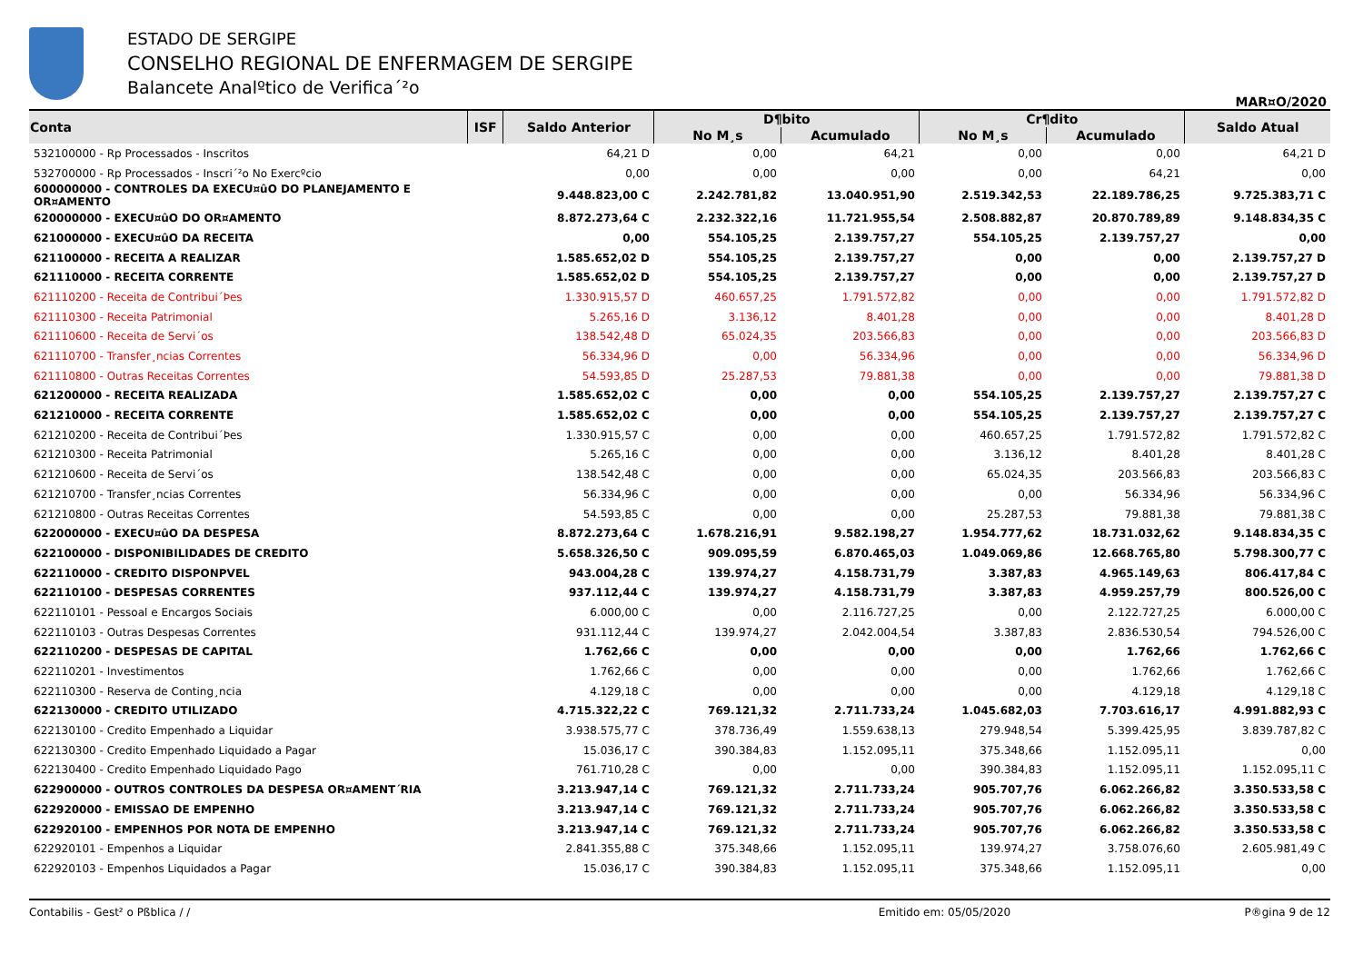ESTADO DE SERGIPE
CONSELHO REGIONAL DE ENFERMAGEM DE SERGIPE
Balancete Analºtico de Verifica´²o
MAR¤O/2020
| Conta | ISF | Saldo Anterior | D¶bito | | Cr¶dito | | Saldo Atual |
| --- | --- | --- | --- | --- | --- | --- | --- |
| | | | No M¸s | Acumulado | No M¸s | Acumulado | |
| 532100000 - Rp Processados - Inscritos | | 64,21 D | 0,00 | 64,21 | 0,00 | 0,00 | 64,21 D |
| 532700000 - Rp Processados - Inscri´²o No Exercºcio | | 0,00 | 0,00 | 0,00 | 0,00 | 64,21 | 0,00 |
| 600000000 - CONTROLES DA EXECU¤ûO DO PLANEJAMENTO E OR¤AMENTO | | 9.448.823,00 C | 2.242.781,82 | 13.040.951,90 | 2.519.342,53 | 22.189.786,25 | 9.725.383,71 C |
| 620000000 - EXECU¤ûO DO OR¤AMENTO | | 8.872.273,64 C | 2.232.322,16 | 11.721.955,54 | 2.508.882,87 | 20.870.789,89 | 9.148.834,35 C |
| 621000000 - EXECU¤ûO DA RECEITA | | 0,00 | 554.105,25 | 2.139.757,27 | 554.105,25 | 2.139.757,27 | 0,00 |
| 621100000 - RECEITA A REALIZAR | | 1.585.652,02 D | 554.105,25 | 2.139.757,27 | 0,00 | 0,00 | 2.139.757,27 D |
| 621110000 - RECEITA CORRENTE | | 1.585.652,02 D | 554.105,25 | 2.139.757,27 | 0,00 | 0,00 | 2.139.757,27 D |
| 621110200 - Receita de Contribui´Þes | | 1.330.915,57 D | 460.657,25 | 1.791.572,82 | 0,00 | 0,00 | 1.791.572,82 D |
| 621110300 - Receita Patrimonial | | 5.265,16 D | 3.136,12 | 8.401,28 | 0,00 | 0,00 | 8.401,28 D |
| 621110600 - Receita de Servi´os | | 138.542,48 D | 65.024,35 | 203.566,83 | 0,00 | 0,00 | 203.566,83 D |
| 621110700 - Transfer¸ncias Correntes | | 56.334,96 D | 0,00 | 56.334,96 | 0,00 | 0,00 | 56.334,96 D |
| 621110800 - Outras Receitas Correntes | | 54.593,85 D | 25.287,53 | 79.881,38 | 0,00 | 0,00 | 79.881,38 D |
| 621200000 - RECEITA REALIZADA | | 1.585.652,02 C | 0,00 | 0,00 | 554.105,25 | 2.139.757,27 | 2.139.757,27 C |
| 621210000 - RECEITA CORRENTE | | 1.585.652,02 C | 0,00 | 0,00 | 554.105,25 | 2.139.757,27 | 2.139.757,27 C |
| 621210200 - Receita de Contribui´Þes | | 1.330.915,57 C | 0,00 | 0,00 | 460.657,25 | 1.791.572,82 | 1.791.572,82 C |
| 621210300 - Receita Patrimonial | | 5.265,16 C | 0,00 | 0,00 | 3.136,12 | 8.401,28 | 8.401,28 C |
| 621210600 - Receita de Servi´os | | 138.542,48 C | 0,00 | 0,00 | 65.024,35 | 203.566,83 | 203.566,83 C |
| 621210700 - Transfer¸ncias Correntes | | 56.334,96 C | 0,00 | 0,00 | 0,00 | 56.334,96 | 56.334,96 C |
| 621210800 - Outras Receitas Correntes | | 54.593,85 C | 0,00 | 0,00 | 25.287,53 | 79.881,38 | 79.881,38 C |
| 622000000 - EXECU¤ûO DA DESPESA | | 8.872.273,64 C | 1.678.216,91 | 9.582.198,27 | 1.954.777,62 | 18.731.032,62 | 9.148.834,35 C |
| 622100000 - DISPONIBILIDADES DE CREDITO | | 5.658.326,50 C | 909.095,59 | 6.870.465,03 | 1.049.069,86 | 12.668.765,80 | 5.798.300,77 C |
| 622110000 - CREDITO DISPONPVEL | | 943.004,28 C | 139.974,27 | 4.158.731,79 | 3.387,83 | 4.965.149,63 | 806.417,84 C |
| 622110100 - DESPESAS CORRENTES | | 937.112,44 C | 139.974,27 | 4.158.731,79 | 3.387,83 | 4.959.257,79 | 800.526,00 C |
| 622110101 - Pessoal e Encargos Sociais | | 6.000,00 C | 0,00 | 2.116.727,25 | 0,00 | 2.122.727,25 | 6.000,00 C |
| 622110103 - Outras Despesas Correntes | | 931.112,44 C | 139.974,27 | 2.042.004,54 | 3.387,83 | 2.836.530,54 | 794.526,00 C |
| 622110200 - DESPESAS DE CAPITAL | | 1.762,66 C | 0,00 | 0,00 | 0,00 | 1.762,66 | 1.762,66 C |
| 622110201 - Investimentos | | 1.762,66 C | 0,00 | 0,00 | 0,00 | 1.762,66 | 1.762,66 C |
| 622110300 - Reserva de Conting¸ncia | | 4.129,18 C | 0,00 | 0,00 | 0,00 | 4.129,18 | 4.129,18 C |
| 622130000 - CREDITO UTILIZADO | | 4.715.322,22 C | 769.121,32 | 2.711.733,24 | 1.045.682,03 | 7.703.616,17 | 4.991.882,93 C |
| 622130100 - Credito Empenhado a Liquidar | | 3.938.575,77 C | 378.736,49 | 1.559.638,13 | 279.948,54 | 5.399.425,95 | 3.839.787,82 C |
| 622130300 - Credito Empenhado Liquidado a Pagar | | 15.036,17 C | 390.384,83 | 1.152.095,11 | 375.348,66 | 1.152.095,11 | 0,00 |
| 622130400 - Credito Empenhado Liquidado Pago | | 761.710,28 C | 0,00 | 0,00 | 390.384,83 | 1.152.095,11 | 1.152.095,11 C |
| 622900000 - OUTROS CONTROLES DA DESPESA OR¤AMENT΄RIA | | 3.213.947,14 C | 769.121,32 | 2.711.733,24 | 905.707,76 | 6.062.266,82 | 3.350.533,58 C |
| 622920000 - EMISSAO DE EMPENHO | | 3.213.947,14 C | 769.121,32 | 2.711.733,24 | 905.707,76 | 6.062.266,82 | 3.350.533,58 C |
| 622920100 - EMPENHOS POR NOTA DE EMPENHO | | 3.213.947,14 C | 769.121,32 | 2.711.733,24 | 905.707,76 | 6.062.266,82 | 3.350.533,58 C |
| 622920101 - Empenhos a Liquidar | | 2.841.355,88 C | 375.348,66 | 1.152.095,11 | 139.974,27 | 3.758.076,60 | 2.605.981,49 C |
| 622920103 - Empenhos Liquidados a Pagar | | 15.036,17 C | 390.384,83 | 1.152.095,11 | 375.348,66 | 1.152.095,11 | 0,00 |
Contabilis - Gest² o Pßblica / / Emitido em: 05/05/2020 P®gina 9 de 12